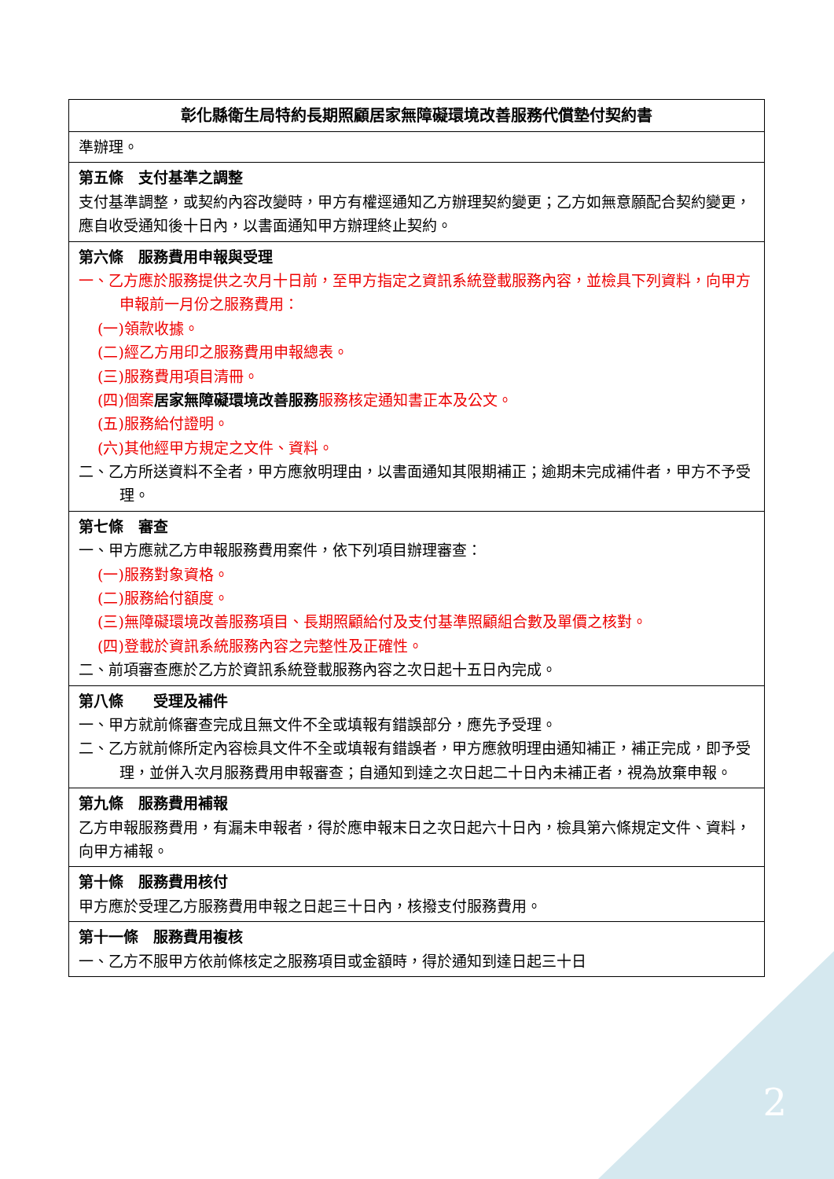2
| 彰化縣衛生局特約長期照顧居家無障礙環境改善服務代償墊付契約書 |
| --- |
| 準辦理。 |
| 第五條 支付基準之調整 支付基準調整，或契約內容改變時，甲方有權逕通知乙方辦理契約變更；乙方如無意願配合契約變更，應自收受通知後十日內，以書面通知甲方辦理終止契約。 |
| 第六條 服務費用申報與受理 一、乙方應於服務提供之次月十日前，至甲方指定之資訊系統登載服務內容，並檢具下列資料，向甲方申報前一月份之服務費用： (一)領款收據。 (二)經乙方用印之服務費用申報總表。 (三)服務費用項目清冊。 (四)個案 居家無障礙環境改善服務 服務核定通知書正本及公文。 (五)服務給付證明。 (六)其他經甲方規定之文件、資料。 二、乙方所送資料不全者，甲方應敘明理由，以書面通知其限期補正；逾期未完成補件者，甲方不予受理。 |
| 第七條 審查 一、甲方應就乙方申報服務費用案件，依下列項目辦理審查： (一)服務對象資格。 (二)服務給付額度。 (三)無障礙環境改善服務項目、長期照顧給付及支付基準照顧組合數及單價之核對。 (四)登載於資訊系統服務內容之完整性及正確性。 二、前項審查應於乙方於資訊系統登載服務內容之次日起十五日內完成。 |
| 第八條 受理及補件 一、甲方就前條審查完成且無文件不全或填報有錯誤部分，應先予受理。 二、乙方就前條所定內容檢具文件不全或填報有錯誤者，甲方應敘明理由通知補正，補正完成，即予受理，並併入次月服務費用申報審查；自通知到達之次日起二十日內未補正者，視為放棄申報。 |
| 第九條 服務費用補報 乙方申報服務費用，有漏未申報者，得於應申報末日之次日起六十日內，檢具第六條規定文件、資料，向甲方補報。 |
| 第十條 服務費用核付 甲方應於受理乙方服務費用申報之日起三十日內，核撥支付服務費用。 |
| 第十一條 服務費用複核 一、乙方不服甲方依前條核定之服務項目或金額時，得於通知到達日起三十日 |